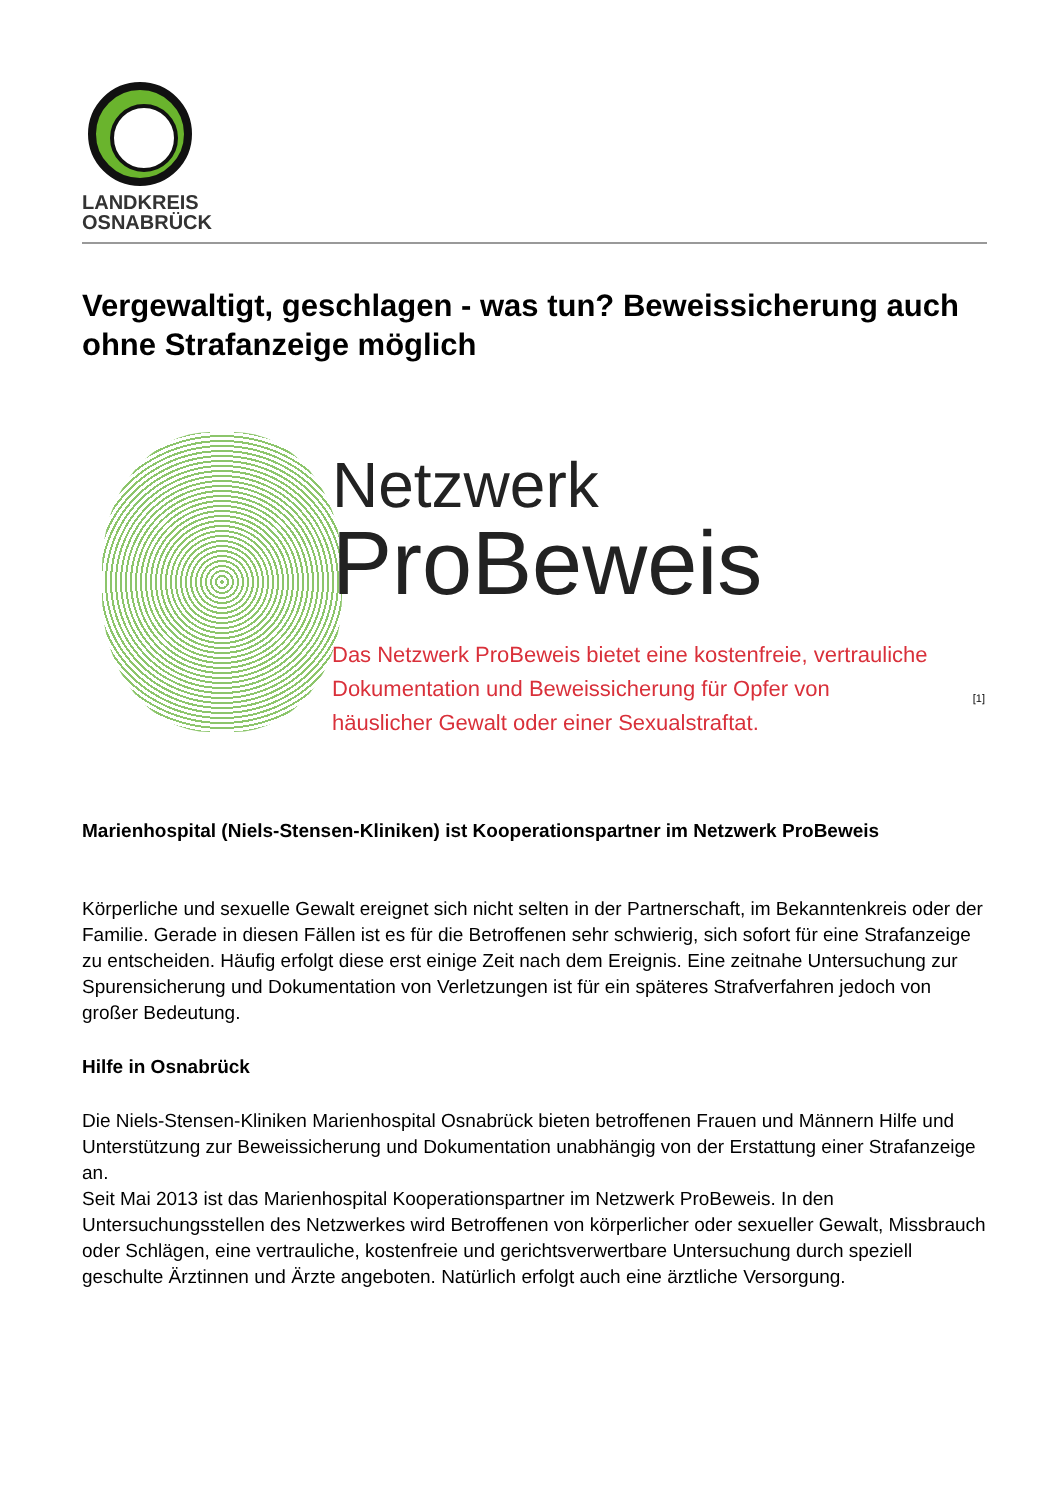LANDKREIS
OSNABRÜCK
Vergewaltigt, geschlagen - was tun? Beweissicherung auch ohne Strafanzeige möglich
Netzwerk
ProBeweis
Das Netzwerk ProBeweis bietet eine kostenfreie, vertrauliche
Dokumentation und Beweissicherung für Opfer von
häuslicher Gewalt oder einer Sexualstraftat.
[1]
Marienhospital (Niels-Stensen-Kliniken) ist Kooperationspartner im Netzwerk ProBeweis
Körperliche und sexuelle Gewalt ereignet sich nicht selten in der Partnerschaft, im Bekanntenkreis oder der Familie. Gerade in diesen Fällen ist es für die Betroffenen sehr schwierig, sich sofort für eine Strafanzeige zu entscheiden. Häufig erfolgt diese erst einige Zeit nach dem Ereignis. Eine zeitnahe Untersuchung zur Spurensicherung und Dokumentation von Verletzungen ist für ein späteres Strafverfahren jedoch von großer Bedeutung.
Hilfe in Osnabrück
Die Niels-Stensen-Kliniken Marienhospital Osnabrück bieten betroffenen Frauen und Männern Hilfe und Unterstützung zur Beweissicherung und Dokumentation unabhängig von der Erstattung einer Strafanzeige an.
Seit Mai 2013 ist das Marienhospital Kooperationspartner im Netzwerk ProBeweis. In den Untersuchungsstellen des Netzwerkes wird Betroffenen von körperlicher oder sexueller Gewalt, Missbrauch oder Schlägen, eine vertrauliche, kostenfreie und gerichtsverwertbare Untersuchung durch speziell geschulte Ärztinnen und Ärzte angeboten. Natürlich erfolgt auch eine ärztliche Versorgung.